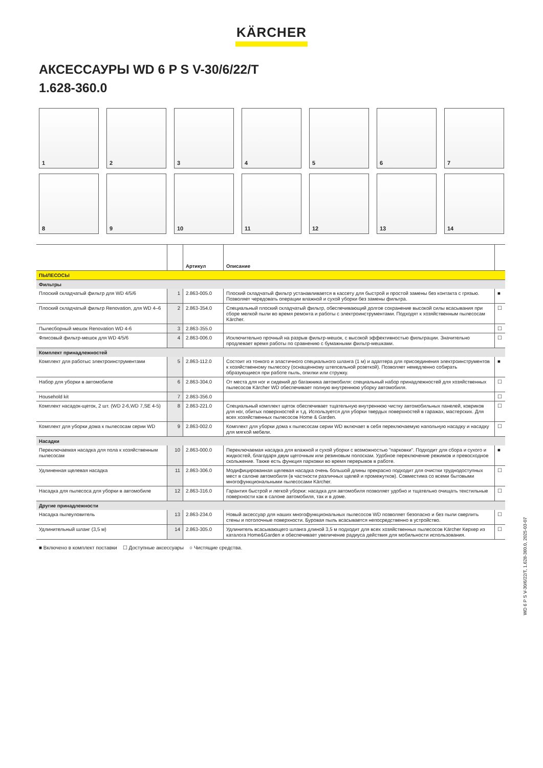KÄRCHER
АКСЕССАУРЫ WD 6 P S V-30/6/22/T
1.628-360.0
1
2
3
4
5
6
7
8
9
10
11
12
13
14
| | | Артикул | Описание | |
| --- | --- | --- | --- | --- |
| ПЫЛЕСОСЫ | | | | |
| Фильтры | | | | |
| Плоский складчатый фильтр для WD 4/5/6 | 1 | 2.863-005.0 | Плоский складчатый фильтр устанавливается в кассету для быстрой и простой замены без контакта с грязью. Позволяет чередовать операции влажной и сухой уборки без замены фильтра. | ■ |
| Плоский складчатый фильтр Renovation, для WD 4–6 | 2 | 2.863-354.0 | Специальный плоский складчатый фильтр, обеспечивающий долгое сохранение высокой силы всасывания при сборе мелкой пыли во время ремонта и работы с электроинструментами. Подходят к хозяйственным пылесосам Kärcher. | ☐ |
| Пылесборный мешок Renovation WD 4-6 | 3 | 2.863-355.0 | | ☐ |
| Флисовый фильтр-мешок для WD 4/5/6 | 4 | 2.863-006.0 | Исключительно прочный на разрыв фильтр-мешок, с высокой эффективностью фильтрации. Значительно продлевает время работы по сравнению с бумажными фильтр-мешками. | ☐ |
| Комплект принадлежностей | | | | |
| Комплект для работыс электроинструментами | 5 | 2.863-112.0 | Состоит из тонкого и эластичного специального шланга (1 м) и адаптера для присоединения электроинструментов к хозяйственному пылесосу (оснащенному штепсельной розеткой). Позволяет немедленно собирать образующиеся при работе пыль, опилки или стружку. | ■ |
| Набор для уборки в автомобиле | 6 | 2.863-304.0 | От места для ног и сидений до багажника автомобиля: специальный набор принадлежностей для хозяйственных пылесосов Kärcher WD обеспечивает полную внутреннюю уборку автомобиля. | ☐ |
| Household kit | 7 | 2.863-356.0 | | ☐ |
| Комплект насадок-щеток, 2 шт. (WD 2-6,WD 7,SE 4-5) | 8 | 2.863-221.0 | Специальный комплект щеток обеспечивает тщательную внутреннюю чистку автомобильных панелей, ковриков для ног, обитых поверхностей и т.д. Используется для уборки твердых поверхностей в гаражах, мастерских. Для всех хозяйственных пылесосов Home & Garden. | ☐ |
| Комплект для уборки дома к пылесосам серии WD | 9 | 2.863-002.0 | Комплект для уборки дома к пылесосам серии WD включает в себя переключаемую напольную насадку и насадку для мягкой мебели. | ☐ |
| Насадки | | | | |
| Переключаемая насадка для пола к хозяйственным пылесосам | 10 | 2.863-000.0 | Переключаемая насадка для влажной и сухой уборки с возможностью "парковки". Подходит для сбора и сухого и жидкостей, благодаря двум щеточным или резиновым полоскам. Удобное переключение режимов и превосходное скольжение. Также есть функция парковки во время перерывов в работе. | ■ |
| Удлиненная щелевая насадка | 11 | 2.863-306.0 | Модифицированная щелевая насадка очень большой длины прекрасно подходит для очистки труднодоступных мест в салоне автомобиля (в частности различных щелей и промежутков). Совместима со всеми бытовыми многофункциональными пылесосами Kärcher. | ☐ |
| Насадка для пылесоса для уборки в автомобиле | 12 | 2.863-316.0 | Гарантия быстрой и легкой уборки: насадка для автомобиля позволяет удобно и тщательно очищать текстильные поверхности как в салоне автомобиля, так и в доме. | ☐ |
| Другие принадлежности | | | | |
| Насадка пылеуловитель | 13 | 2.863-234.0 | Новый аксессуар для наших многофункциональных пылесосов WD позволяет безопасно и без пыли сверлить стены и потолочные поверхности. Буровая пыль всасывается непосредственно в устройство. | ☐ |
| Удлинительный шланг (3,5 м) | 14 | 2.863-305.0 | Удлинитель всасывающего шланга длиной 3,5 м подходит для всех хозяйственных пылесосов Kärcher Керхер из каталога Home&Garden и обеспечивает увеличение радиуса действия для мобильности использования. | ☐ |
■ Включено в комплект поставки ☐ Доступные аксессуары ○ Чистящие средства.
WD 6 P S V-30/6/22/T, 1.628-360.0, 2025-03-07